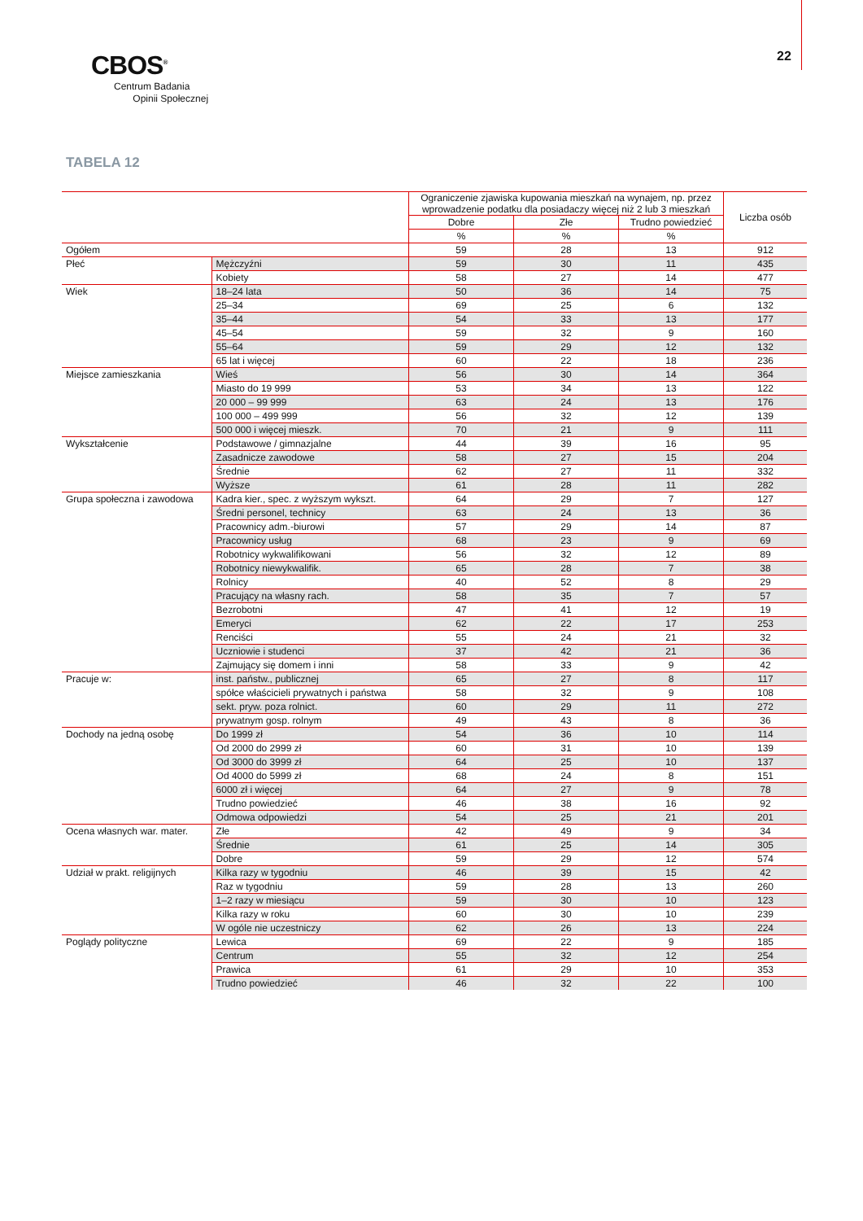22
CBOS<sup>®</sup>
Centrum Badania
Opinii Społecznej
TABELA 12
| | | Ograniczenie zjawiska kupowania mieszkań na wynajem, np. przez wprowadzenie podatku dla posiadaczy więcej niż 2 lub 3 mieszkań | | | Liczba osób |
| | | Dobre | Złe | Trudno powiedzieć | |
| | | % | % | % | |
| Ogółem | | 59 | 28 | 13 | 912 |
| Płeć | Mężczyźni | 59 | 30 | 11 | 435 |
| | Kobiety | 58 | 27 | 14 | 477 |
| Wiek | 18–24 lata | 50 | 36 | 14 | 75 |
| | 25–34 | 69 | 25 | 6 | 132 |
| | 35–44 | 54 | 33 | 13 | 177 |
| | 45–54 | 59 | 32 | 9 | 160 |
| | 55–64 | 59 | 29 | 12 | 132 |
| | 65 lat i więcej | 60 | 22 | 18 | 236 |
| Miejsce zamieszkania | Wieś | 56 | 30 | 14 | 364 |
| | Miasto do 19 999 | 53 | 34 | 13 | 122 |
| | 20 000 – 99 999 | 63 | 24 | 13 | 176 |
| | 100 000 – 499 999 | 56 | 32 | 12 | 139 |
| | 500 000 i więcej mieszk. | 70 | 21 | 9 | 111 |
| Wykształcenie | Podstawowe / gimnazjalne | 44 | 39 | 16 | 95 |
| | Zasadnicze zawodowe | 58 | 27 | 15 | 204 |
| | Średnie | 62 | 27 | 11 | 332 |
| | Wyższe | 61 | 28 | 11 | 282 |
| Grupa społeczna i zawodowa | Kadra kier., spec. z wyższym wykszt. | 64 | 29 | 7 | 127 |
| | Średni personel, technicy | 63 | 24 | 13 | 36 |
| | Pracownicy adm.-biurowi | 57 | 29 | 14 | 87 |
| | Pracownicy usług | 68 | 23 | 9 | 69 |
| | Robotnicy wykwalifikowani | 56 | 32 | 12 | 89 |
| | Robotnicy niewykwalifik. | 65 | 28 | 7 | 38 |
| | Rolnicy | 40 | 52 | 8 | 29 |
| | Pracujący na własny rach. | 58 | 35 | 7 | 57 |
| | Bezrobotni | 47 | 41 | 12 | 19 |
| | Emeryci | 62 | 22 | 17 | 253 |
| | Renciści | 55 | 24 | 21 | 32 |
| | Uczniowie i studenci | 37 | 42 | 21 | 36 |
| | Zajmujący się domem i inni | 58 | 33 | 9 | 42 |
| Pracuje w: | inst. państw., publicznej | 65 | 27 | 8 | 117 |
| | spółce właścicieli prywatnych i państwa | 58 | 32 | 9 | 108 |
| | sekt. pryw. poza rolnict. | 60 | 29 | 11 | 272 |
| | prywatnym gosp. rolnym | 49 | 43 | 8 | 36 |
| Dochody na jedną osobę | Do 1999 zł | 54 | 36 | 10 | 114 |
| | Od 2000 do 2999 zł | 60 | 31 | 10 | 139 |
| | Od 3000 do 3999 zł | 64 | 25 | 10 | 137 |
| | Od 4000 do 5999 zł | 68 | 24 | 8 | 151 |
| | 6000 zł i więcej | 64 | 27 | 9 | 78 |
| | Trudno powiedzieć | 46 | 38 | 16 | 92 |
| | Odmowa odpowiedzi | 54 | 25 | 21 | 201 |
| Ocena własnych war. mater. | Złe | 42 | 49 | 9 | 34 |
| | Średnie | 61 | 25 | 14 | 305 |
| | Dobre | 59 | 29 | 12 | 574 |
| Udział w prakt. religijnych | Kilka razy w tygodniu | 46 | 39 | 15 | 42 |
| | Raz w tygodniu | 59 | 28 | 13 | 260 |
| | 1–2 razy w miesiącu | 59 | 30 | 10 | 123 |
| | Kilka razy w roku | 60 | 30 | 10 | 239 |
| | W ogóle nie uczestniczy | 62 | 26 | 13 | 224 |
| Poglądy polityczne | Lewica | 69 | 22 | 9 | 185 |
| | Centrum | 55 | 32 | 12 | 254 |
| | Prawica | 61 | 29 | 10 | 353 |
| | Trudno powiedzieć | 46 | 32 | 22 | 100 |